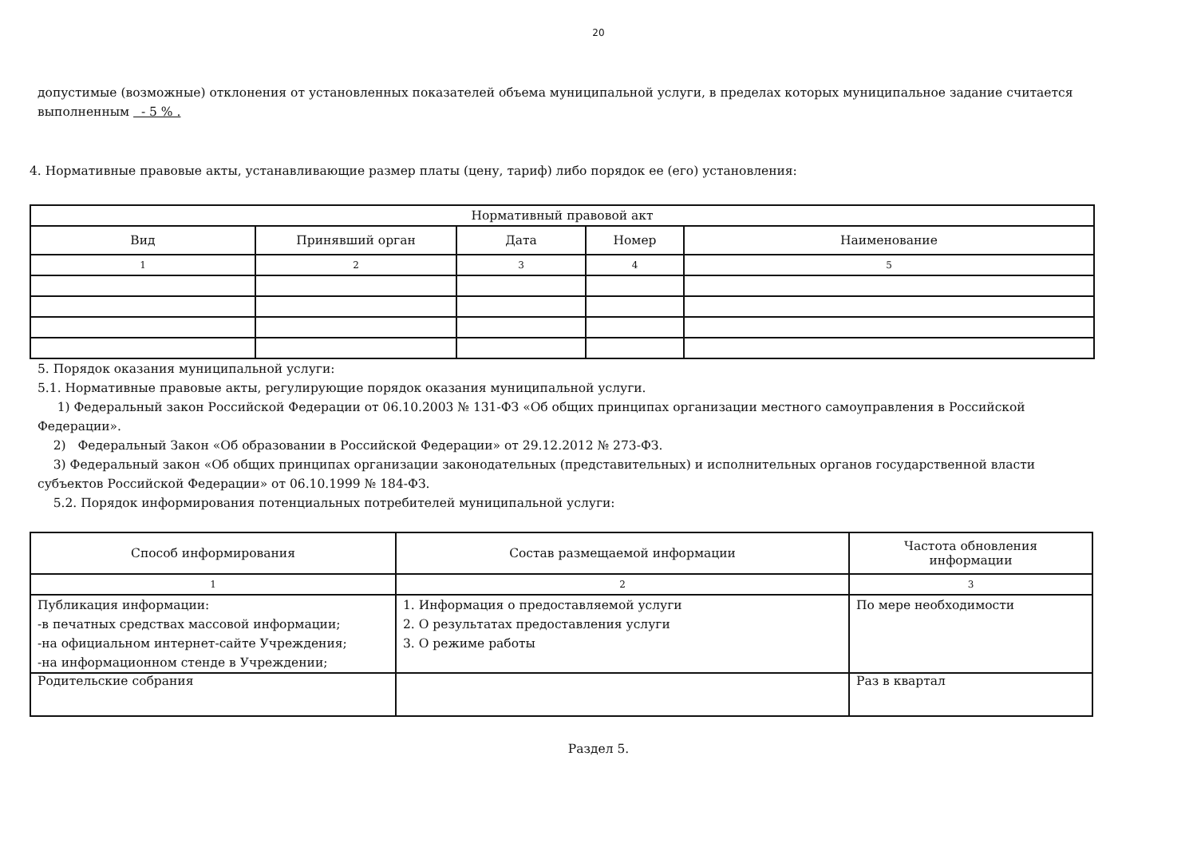20
допустимые (возможные) отклонения от установленных показателей объема муниципальной услуги, в пределах которых муниципальное задание считается выполненным - 5 % .
4. Нормативные правовые акты, устанавливающие размер платы (цену, тариф) либо порядок ее (его) установления:
| Нормативный правовой акт | | | | |
| --- | --- | --- | --- | --- |
| Вид | Принявший орган | Дата | Номер | Наименование |
| 1 | 2 | 3 | 4 | 5 |
5. Порядок оказания муниципальной услуги:
5.1. Нормативные правовые акты, регулирующие порядок оказания муниципальной услуги.
1) Федеральный закон Российской Федерации от 06.10.2003 № 131-ФЗ «Об общих принципах организации местного самоуправления в Российской Федерации».
2) Федеральный Закон «Об образовании в Российской Федерации» от 29.12.2012 № 273-ФЗ.
3) Федеральный закон «Об общих принципах организации законодательных (представительных) и исполнительных органов государственной власти субъектов Российской Федерации» от 06.10.1999 № 184-ФЗ.
5.2. Порядок информирования потенциальных потребителей муниципальной услуги:
| Способ информирования | Состав размещаемой информации | Частота обновления информации |
| --- | --- | --- |
| 1 | 2 | 3 |
| Публикация информации: -в печатных средствах массовой информации; -на официальном интернет-сайте Учреждения; -на информационном стенде в Учреждении; | 1. Информация о предоставляемой услуги 2. О результатах предоставления услуги 3. О режиме работы | По мере необходимости |
| Родительские собрания | | Раз в квартал |
Раздел 5.